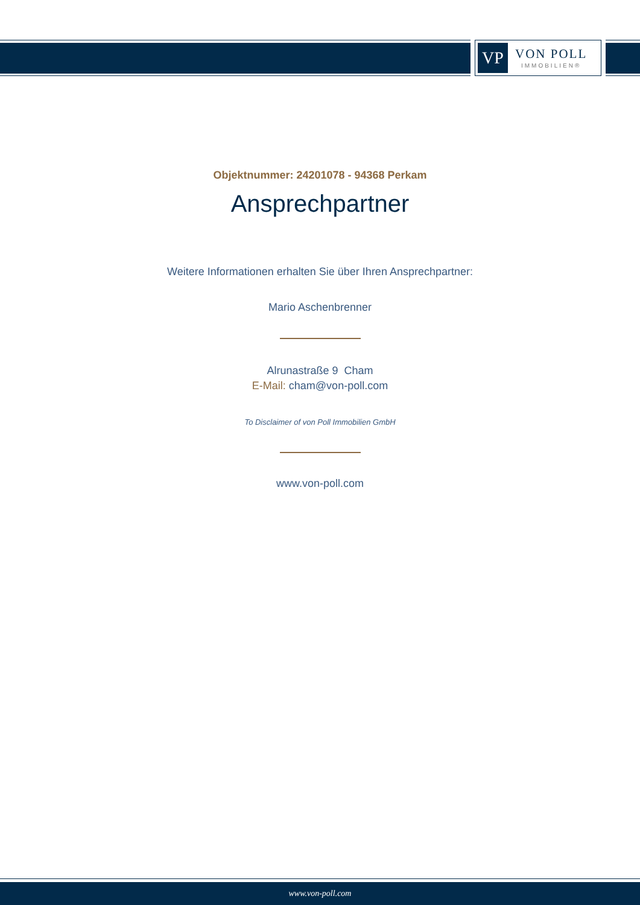VP
VON POLL
IMMOBILIEN®
Objektnummer: 24201078 - 94368 Perkam
Ansprechpartner
Weitere Informationen erhalten Sie über Ihren Ansprechpartner:
Mario Aschenbrenner
Alrunastraße 9 Cham
E-Mail: cham@von-poll.com
To Disclaimer of von Poll Immobilien GmbH
www.von-poll.com
www.von-poll.com